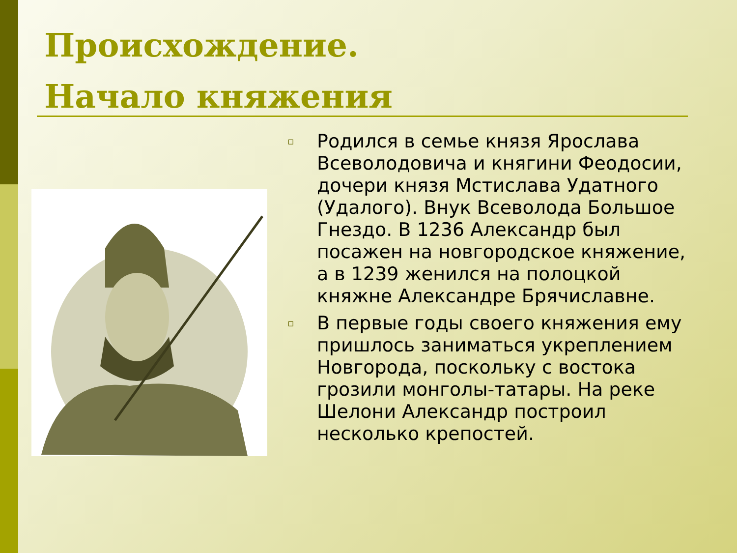Происхождение.
Начало княжения
▫ Родился в семье князя Ярослава Всеволодовича и княгини Феодосии, дочери князя Мстислава Удатного (Удалого). Внук Всеволода Большое Гнездо. В 1236 Александр был посажен на новгородское княжение, а в 1239 женился на полоцкой княжне Александре Брячиславне.
▫ В первые годы своего княжения ему пришлось заниматься укреплением Новгорода, поскольку с востока грозили монголы-татары. На реке Шелони Александр построил несколько крепостей.